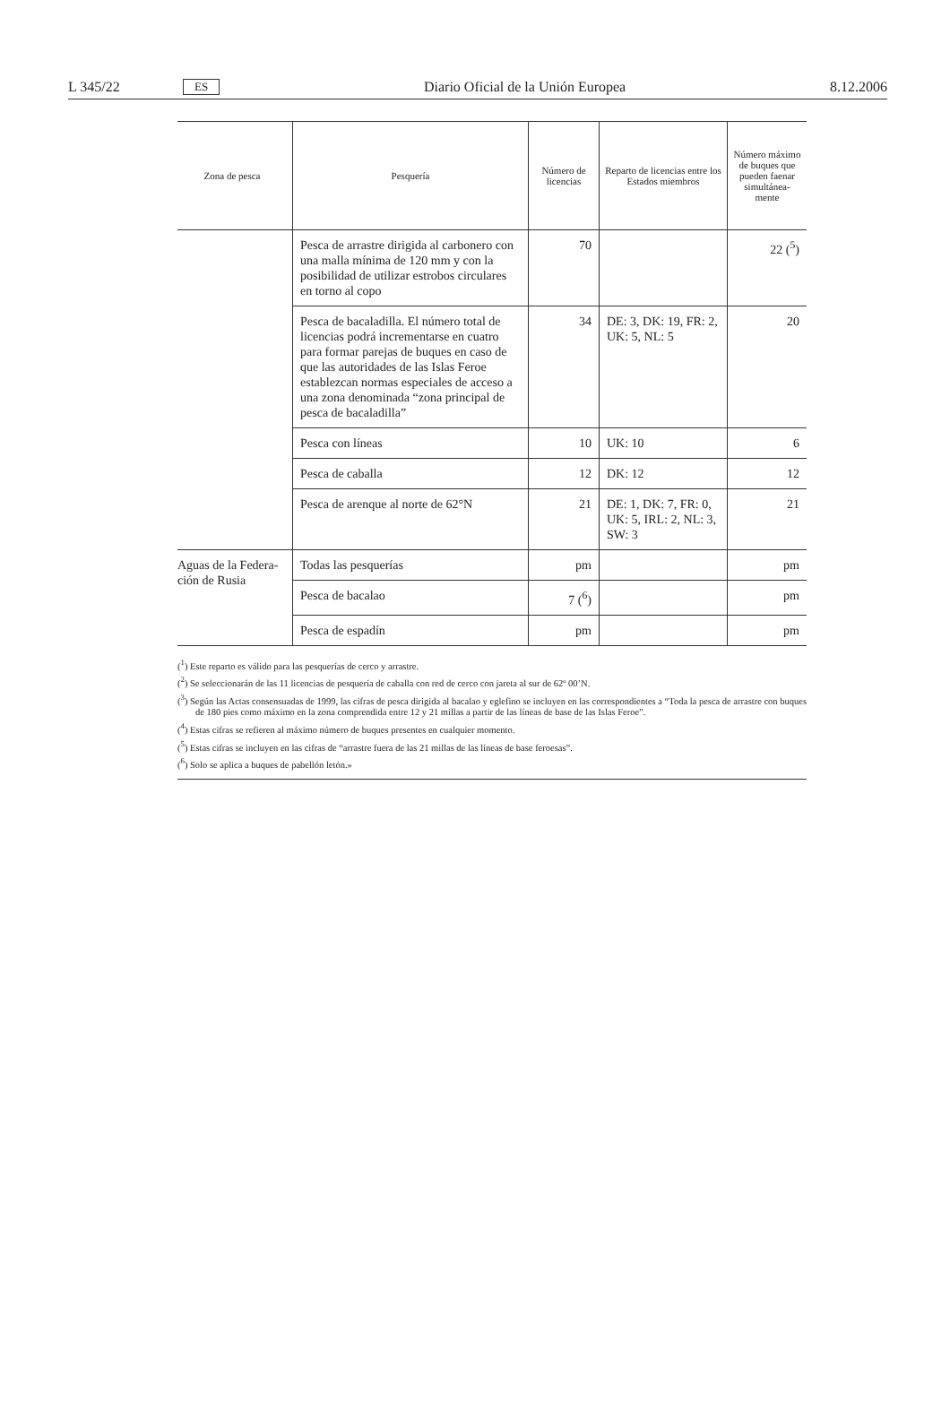L 345/22 ES Diario Oficial de la Unión Europea 8.12.2006
| Zona de pesca | Pesquería | Número de licencias | Reparto de licencias entre los Estados miembros | Número máximo de buques que pueden faenar simultánea-mente |
| --- | --- | --- | --- | --- |
| | Pesca de arrastre dirigida al carbonero con una malla mínima de 120 mm y con la posibilidad de utilizar estrobos circulares en torno al copo | 70 | | 22 (<sup>5</sup>) |
| | Pesca de bacaladilla. El número total de licencias podrá incrementarse en cuatro para formar parejas de buques en caso de que las autoridades de las Islas Feroe establezcan normas especiales de acceso a una zona denominada “zona principal de pesca de bacaladilla” | 34 | DE: 3, DK: 19, FR: 2, UK: 5, NL: 5 | 20 |
| | Pesca con líneas | 10 | UK: 10 | 6 |
| | Pesca de caballa | 12 | DK: 12 | 12 |
| | Pesca de arenque al norte de 62°N | 21 | DE: 1, DK: 7, FR: 0, UK: 5, IRL: 2, NL: 3, SW: 3 | 21 |
| Aguas de la Federa-ción de Rusia | Todas las pesquerías | pm | | pm |
| | Pesca de bacalao | 7 (<sup>6</sup>) | | pm |
| | Pesca de espadín | pm | | pm |
(<sup>1</sup>) Este reparto es válido para las pesquerías de cerco y arrastre.
(<sup>2</sup>) Se seleccionarán de las 11 licencias de pesquería de caballa con red de cerco con jareta al sur de 62º 00’N.
(<sup>3</sup>) Según las Actas consensuadas de 1999, las cifras de pesca dirigida al bacalao y eglefino se incluyen en las correspondientes a “Toda la pesca de arrastre con buques de 180 pies como máximo en la zona comprendida entre 12 y 21 millas a partir de las líneas de base de las Islas Feroe”.
(<sup>4</sup>) Estas cifras se refieren al máximo número de buques presentes en cualquier momento.
(<sup>5</sup>) Estas cifras se incluyen en las cifras de “arrastre fuera de las 21 millas de las líneas de base feroesas”.
(<sup>6</sup>) Solo se aplica a buques de pabellón letón.»